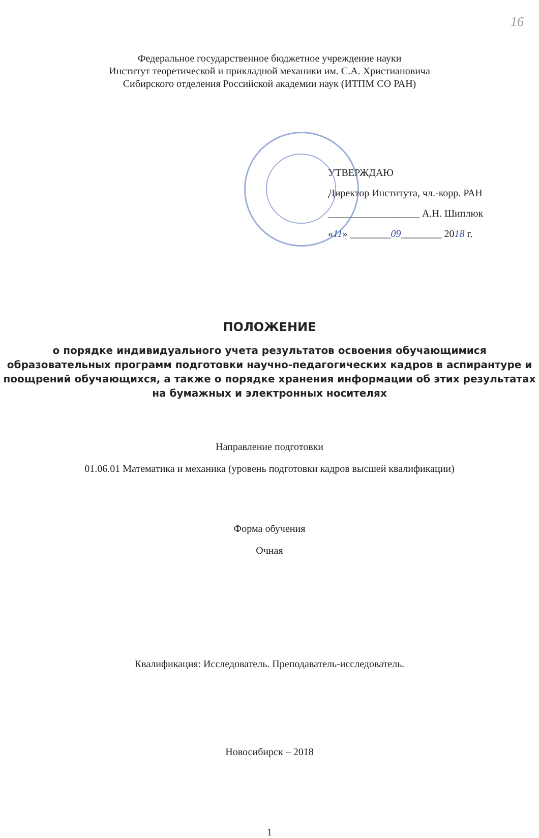16
Федеральное государственное бюджетное учреждение науки
Институт теоретической и прикладной механики им. С.А. Христиановича
Сибирского отделения Российской академии наук (ИТПМ СО РАН)
УТВЕРЖДАЮ
Директор Института, чл.-корр. РАН
__________________ А.Н. Шиплюк
«11» ________09________ 2018 г.
ПОЛОЖЕНИЕ
о порядке индивидуального учета результатов освоения обучающимися образовательных программ подготовки научно-педагогических кадров в аспирантуре и поощрений обучающихся, а также о порядке хранения информации об этих результатах на бумажных и электронных носителях
Направление подготовки
01.06.01 Математика и механика (уровень подготовки кадров высшей квалификации)
Форма обучения
Очная
Квалификация: Исследователь. Преподаватель-исследователь.
Новосибирск – 2018
1